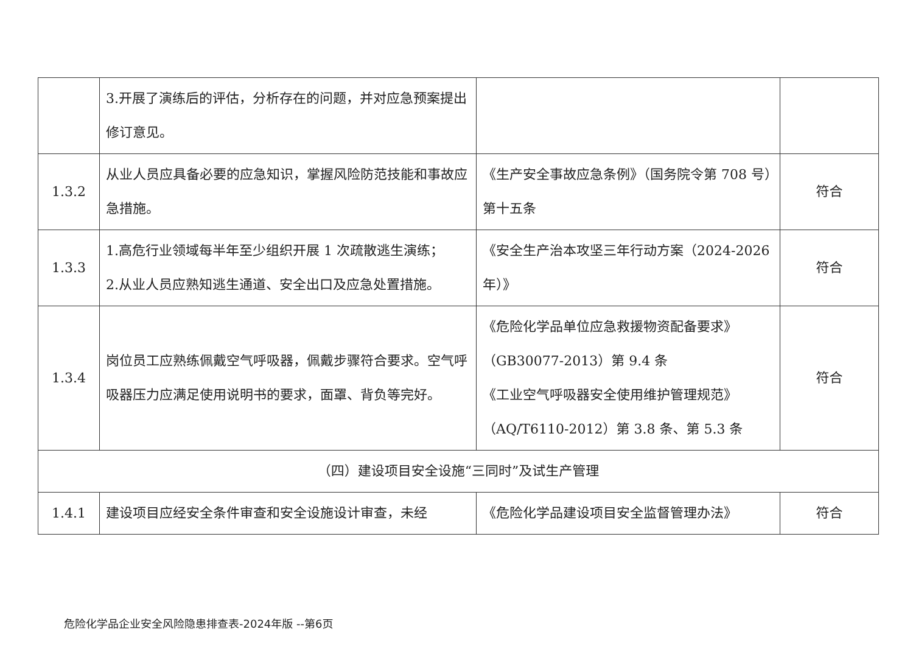| | 3.开展了演练后的评估，分析存在的问题，并对应急预案提出修订意见。 | | |
| 1.3.2 | 从业人员应具备必要的应急知识，掌握风险防范技能和事故应急措施。 | 《生产安全事故应急条例》（国务院令第 708 号）第十五条 | 符合 |
| 1.3.3 | 1.高危行业领域每半年至少组织开展 1 次疏散逃生演练； 2.从业人员应熟知逃生通道、安全出口及应急处置措施。 | 《安全生产治本攻坚三年行动方案（2024-2026 年）》 | 符合 |
| 1.3.4 | 岗位员工应熟练佩戴空气呼吸器，佩戴步骤符合要求。空气呼吸器压力应满足使用说明书的要求，面罩、背负等完好。 | 《危险化学品单位应急救援物资配备要求》（GB30077-2013）第 9.4 条 《工业空气呼吸器安全使用维护管理规范》（AQ/T6110-2012）第 3.8 条、第 5.3 条 | 符合 |
| （四）建设项目安全设施“三同时”及试生产管理 | | | |
| 1.4.1 | 建设项目应经安全条件审查和安全设施设计审查，未经 | 《危险化学品建设项目安全监督管理办法》 | 符合 |
危险化学品企业安全风险隐患排查表-2024年版 --第6页